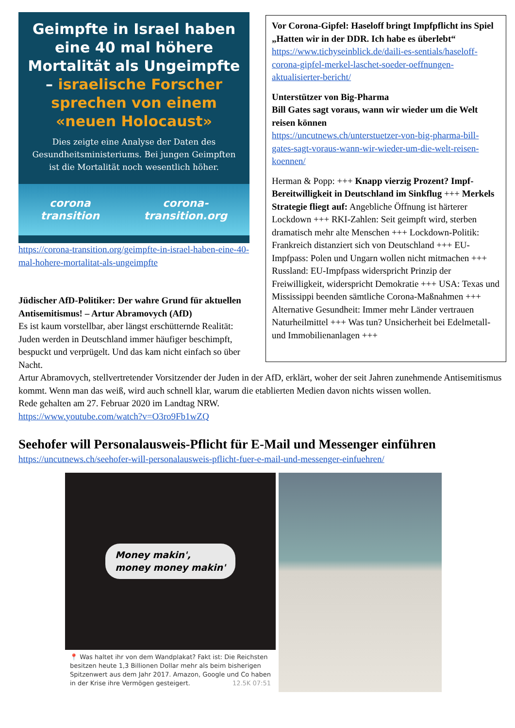Geimpfte in Israel haben eine 40 mal höhere Mortalität als Ungeimpfte – israelische Forscher sprechen von einem «neuen Holocaust»
Dies zeigte eine Analyse der Daten des Gesundheitsministeriums. Bei jungen Geimpften ist die Mortalität noch wesentlich höher.
corona transition corona-transition.org
https://corona-transition.org/geimpfte-in-israel-haben-eine-40-mal-hohere-mortalitat-als-ungeimpfte
Jüdischer AfD-Politiker: Der wahre Grund für aktuellen Antisemitismus! – Artur Abramovych (AfD)
Es ist kaum vorstellbar, aber längst erschütternde Realität: Juden werden in Deutschland immer häufiger beschimpft, bespuckt und verprügelt. Und das kam nicht einfach so über Nacht.
Vor Corona-Gipfel: Haseloff bringt Impfpflicht ins Spiel
„Hatten wir in der DDR. Ich habe es überlebt“
https://www.tichyseinblick.de/daili-es-sentials/haseloff-corona-gipfel-merkel-laschet-soeder-oeffnungen-aktualisierter-bericht/
Unterstützer von Big-Pharma
Bill Gates sagt voraus, wann wir wieder um die Welt reisen können
https://uncutnews.ch/unterstuetzer-von-big-pharma-bill-gates-sagt-voraus-wann-wir-wieder-um-die-welt-reisen-koennen/
Herman & Popp: +++ Knapp vierzig Prozent? Impf-Bereitwilligkeit in Deutschland im Sinkflug +++ Merkels Strategie fliegt auf: Angebliche Öffnung ist härterer Lockdown +++ RKI-Zahlen: Seit geimpft wird, sterben dramatisch mehr alte Menschen +++ Lockdown-Politik: Frankreich distanziert sich von Deutschland +++ EU-Impfpass: Polen und Ungarn wollen nicht mitmachen +++ Russland: EU-Impfpass widerspricht Prinzip der Freiwilligkeit, widerspricht Demokratie +++ USA: Texas und Mississippi beenden sämtliche Corona-Maßnahmen +++ Alternative Gesundheit: Immer mehr Länder vertrauen Naturheilmittel +++ Was tun? Unsicherheit bei Edelmetall- und Immobilienanlagen +++
Artur Abramovych, stellvertretender Vorsitzender der Juden in der AfD, erklärt, woher der seit Jahren zunehmende Antisemitismus kommt. Wenn man das weiß, wird auch schnell klar, warum die etablierten Medien davon nichts wissen wollen.
Rede gehalten am 27. Februar 2020 im Landtag NRW.
https://www.youtube.com/watch?v=O3ro9Fb1wZQ
Seehofer will Personalausweis-Pflicht für E-Mail und Messenger einführen
https://uncutnews.ch/seehofer-will-personalausweis-pflicht-fuer-e-mail-und-messenger-einfuehren/
Money makin',
money money makin'
📍 Was haltet ihr von dem Wandplakat? Fakt ist: Die Reichsten besitzen heute 1,3 Billionen Dollar mehr als beim bisherigen Spitzenwert aus dem Jahr 2017. Amazon, Google und Co haben in der Krise ihre Vermögen gesteigert. 12.5K 07:51